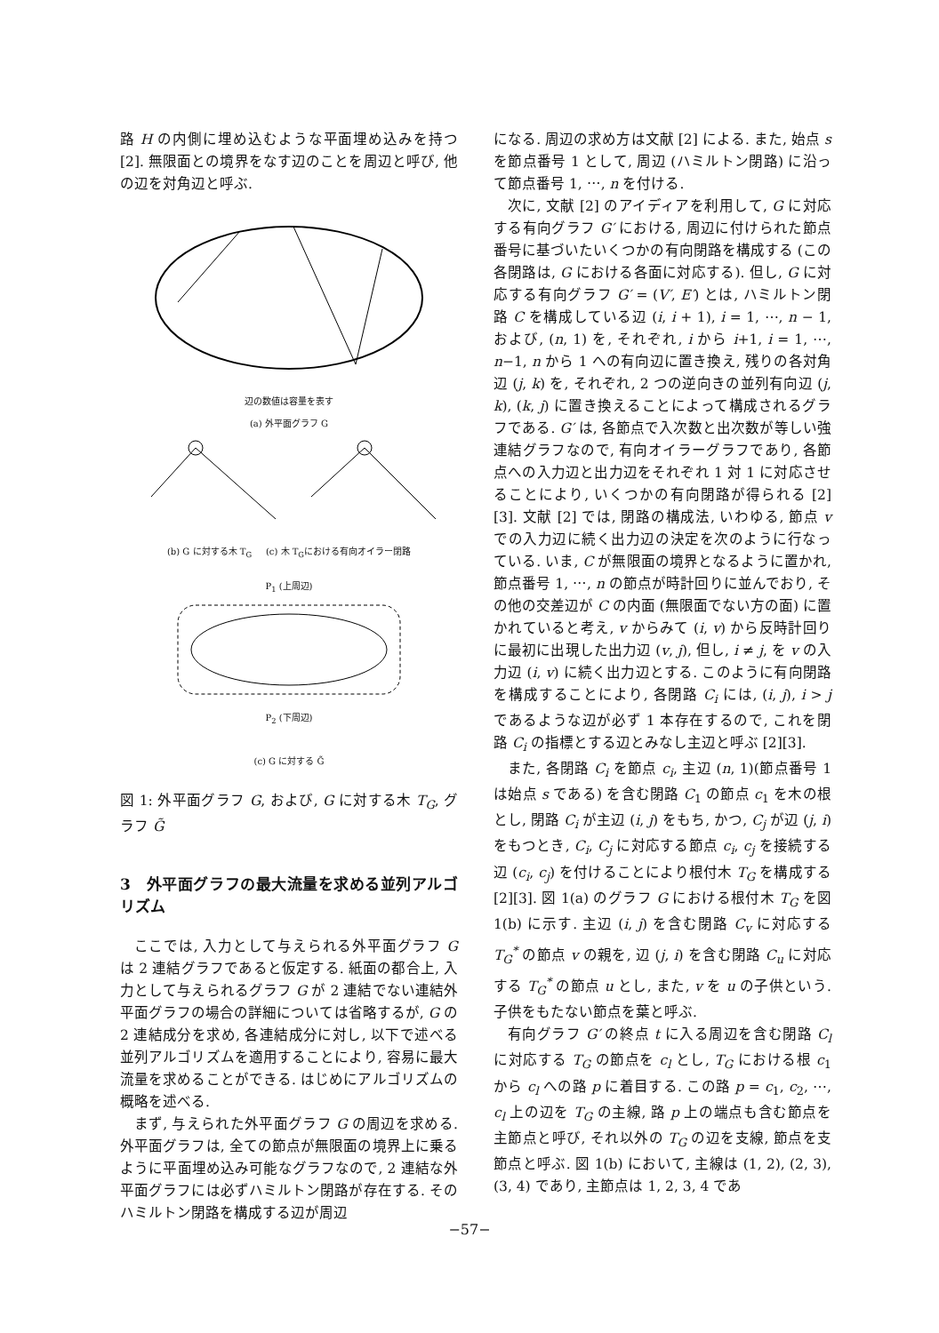路 H の内側に埋め込むような平面埋め込みを持つ [2]. 無限面との境界をなす辺のことを周辺と呼び, 他の辺を対角辺と呼ぶ.
辺の数値は容量を表す
(a) 外平面グラフ G
(b) G に対する木 T<sub>G</sub> (c) 木 T<sub>G</sub>における有向オイラー閉路
P<sub>1</sub> (上周辺)
P<sub>2</sub> (下周辺)
(c) G に対する G̃
図 1: 外平面グラフ G, および, G に対する木 T<sub>G</sub>, グラフ G̃
3　外平面グラフの最大流量を求める並列アルゴリズム
ここでは, 入力として与えられる外平面グラフ G は 2 連結グラフであると仮定する. 紙面の都合上, 入力として与えられるグラフ G が 2 連結でない連結外平面グラフの場合の詳細については省略するが, G の 2 連結成分を求め, 各連結成分に対し, 以下で述べる並列アルゴリズムを適用することにより, 容易に最大流量を求めることができる. はじめにアルゴリズムの概略を述べる.
まず, 与えられた外平面グラフ G の周辺を求める. 外平面グラフは, 全ての節点が無限面の境界上に乗るように平面埋め込み可能なグラフなので, 2 連結な外平面グラフには必ずハミルトン閉路が存在する. そのハミルトン閉路を構成する辺が周辺
になる. 周辺の求め方は文献 [2] による. また, 始点 s を節点番号 1 として, 周辺 (ハミルトン閉路) に沿って節点番号 1, ⋯, n を付ける.
次に, 文献 [2] のアイディアを利用して, G に対応する有向グラフ G′ における, 周辺に付けられた節点番号に基づいたいくつかの有向閉路を構成する (この各閉路は, G における各面に対応する). 但し, G に対応する有向グラフ G′ = (V′, E′) とは, ハミルトン閉路 C を構成している辺 (i, i + 1), i = 1, ⋯, n − 1, および, (n, 1) を, それぞれ, i から i+1, i = 1, ⋯, n−1, n から 1 への有向辺に置き換え, 残りの各対角辺 (j, k) を, それぞれ, 2 つの逆向きの並列有向辺 (j, k), (k, j) に置き換えることによって構成されるグラフである. G′ は, 各節点で入次数と出次数が等しい強連結グラフなので, 有向オイラーグラフであり, 各節点への入力辺と出力辺をそれぞれ 1 対 1 に対応させることにより, いくつかの有向閉路が得られる [2][3]. 文献 [2] では, 閉路の構成法, いわゆる, 節点 v での入力辺に続く出力辺の決定を次のように行なっている. いま, C が無限面の境界となるように置かれ, 節点番号 1, ⋯, n の節点が時計回りに並んでおり, その他の交差辺が C の内面 (無限面でない方の面) に置かれていると考え, v からみて (i, v) から反時計回りに最初に出現した出力辺 (v, j), 但し, i ≠ j, を v の入力辺 (i, v) に続く出力辺とする. このように有向閉路を構成することにより, 各閉路 C<sub>i</sub> には, (i, j), i > j であるような辺が必ず 1 本存在するので, これを閉路 C<sub>i</sub> の指標とする辺とみなし主辺と呼ぶ [2][3].
また, 各閉路 C<sub>i</sub> を節点 c<sub>i</sub>, 主辺 (n, 1)(節点番号 1 は始点 s である) を含む閉路 C<sub>1</sub> の節点 c<sub>1</sub> を木の根とし, 閉路 C<sub>i</sub> が主辺 (i, j) をもち, かつ, C<sub>j</sub> が辺 (j, i) をもつとき, C<sub>i</sub>, C<sub>j</sub> に対応する節点 c<sub>i</sub>, c<sub>j</sub> を接続する辺 (c<sub>i</sub>, c<sub>j</sub>) を付けることにより根付木 T<sub>G</sub> を構成する [2][3]. 図 1(a) のグラフ G における根付木 T<sub>G</sub> を図 1(b) に示す. 主辺 (i, j) を含む閉路 C<sub>v</sub> に対応する T<sub>G</sub><sup>*</sup> の節点 v の親を, 辺 (j, i) を含む閉路 C<sub>u</sub> に対応する T<sub>G</sub><sup>*</sup> の節点 u とし, また, v を u の子供という. 子供をもたない節点を葉と呼ぶ.
有向グラフ G′ の終点 t に入る周辺を含む閉路 C<sub>l</sub> に対応する T<sub>G</sub> の節点を c<sub>l</sub> とし, T<sub>G</sub> における根 c<sub>1</sub> から c<sub>l</sub> への路 p に着目する. この路 p = c<sub>1</sub>, c<sub>2</sub>, ⋯, c<sub>l</sub> 上の辺を T<sub>G</sub> の主線, 路 p 上の端点も含む節点を主節点と呼び, それ以外の T<sub>G</sub> の辺を支線, 節点を支節点と呼ぶ. 図 1(b) において, 主線は (1, 2), (2, 3), (3, 4) であり, 主節点は 1, 2, 3, 4 であ
−57−